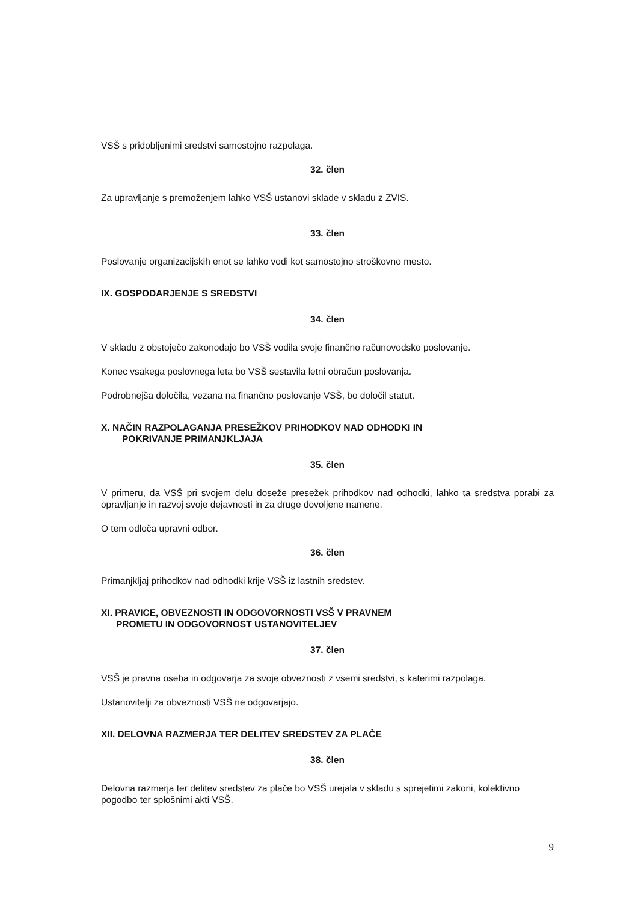VSŠ s pridobljenimi sredstvi samostojno razpolaga.
32. člen
Za upravljanje s premoženjem lahko VSŠ ustanovi sklade v skladu z ZVIS.
33. člen
Poslovanje organizacijskih enot se lahko vodi kot samostojno stroškovno mesto.
IX. GOSPODARJENJE S SREDSTVI
34. člen
V skladu z obstoječo zakonodajo bo VSŠ vodila svoje finančno računovodsko poslovanje.
Konec vsakega poslovnega leta bo VSŠ sestavila letni obračun poslovanja.
Podrobnejša določila, vezana na finančno poslovanje VSŠ, bo določil statut.
X. NAČIN RAZPOLAGANJA PRESEŽKOV PRIHODKOV NAD ODHODKI IN
POKRIVANJE PRIMANJKLJAJA
35. člen
V primeru, da VSŠ pri svojem delu doseže presežek prihodkov nad odhodki, lahko ta sredstva porabi za opravljanje in razvoj svoje dejavnosti in za druge dovoljene namene.
O tem odloča upravni odbor.
36. člen
Primanjkljaj prihodkov nad odhodki krije VSŠ iz lastnih sredstev.
XI. PRAVICE, OBVEZNOSTI IN ODGOVORNOSTI VSŠ V PRAVNEM
PROMETU IN ODGOVORNOST USTANOVITELJEV
37. člen
VSŠ je pravna oseba in odgovarja za svoje obveznosti z vsemi sredstvi, s katerimi razpolaga.
Ustanovitelji za obveznosti VSŠ ne odgovarjajo.
XII. DELOVNA RAZMERJA TER DELITEV SREDSTEV ZA PLAČE
38. člen
Delovna razmerja ter delitev sredstev za plače bo VSŠ urejala v skladu s sprejetimi zakoni, kolektivno pogodbo ter splošnimi akti VSŠ.
9